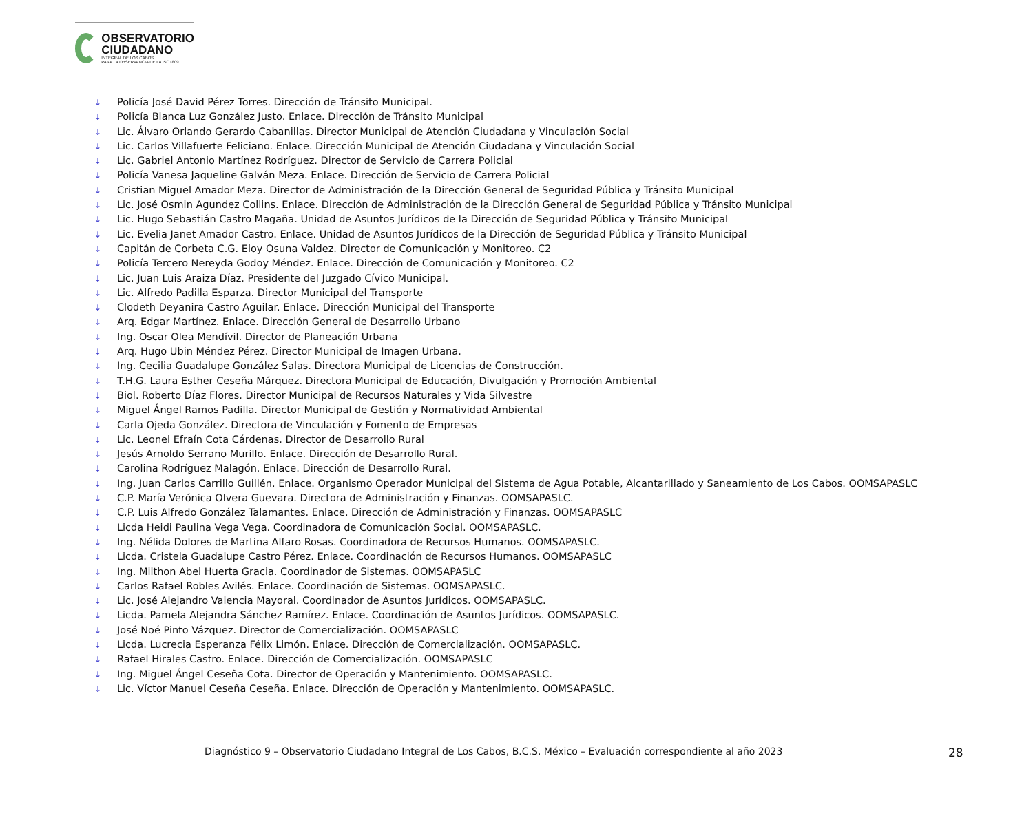OBSERVATORIO
CIUDADANO
INTEGRAL DE LOS CABOS
PARA LA OBSERVANCIA DE LA ISO18091
↓ Policía José David Pérez Torres. Dirección de Tránsito Municipal.
↓ Policía Blanca Luz González Justo. Enlace. Dirección de Tránsito Municipal
↓ Lic. Álvaro Orlando Gerardo Cabanillas. Director Municipal de Atención Ciudadana y Vinculación Social
↓ Lic. Carlos Villafuerte Feliciano. Enlace. Dirección Municipal de Atención Ciudadana y Vinculación Social
↓ Lic. Gabriel Antonio Martínez Rodríguez. Director de Servicio de Carrera Policial
↓ Policía Vanesa Jaqueline Galván Meza. Enlace. Dirección de Servicio de Carrera Policial
↓ Cristian Miguel Amador Meza. Director de Administración de la Dirección General de Seguridad Pública y Tránsito Municipal
↓ Lic. José Osmin Agundez Collins. Enlace. Dirección de Administración de la Dirección General de Seguridad Pública y Tránsito Municipal
↓ Lic. Hugo Sebastián Castro Magaña. Unidad de Asuntos Jurídicos de la Dirección de Seguridad Pública y Tránsito Municipal
↓ Lic. Evelia Janet Amador Castro. Enlace. Unidad de Asuntos Jurídicos de la Dirección de Seguridad Pública y Tránsito Municipal
↓ Capitán de Corbeta C.G. Eloy Osuna Valdez. Director de Comunicación y Monitoreo. C2
↓ Policía Tercero Nereyda Godoy Méndez. Enlace. Dirección de Comunicación y Monitoreo. C2
↓ Lic. Juan Luis Araiza Díaz. Presidente del Juzgado Cívico Municipal.
↓ Lic. Alfredo Padilla Esparza. Director Municipal del Transporte
↓ Clodeth Deyanira Castro Aguilar. Enlace. Dirección Municipal del Transporte
↓ Arq. Edgar Martínez. Enlace. Dirección General de Desarrollo Urbano
↓ Ing. Oscar Olea Mendívil. Director de Planeación Urbana
↓ Arq. Hugo Ubin Méndez Pérez. Director Municipal de Imagen Urbana.
↓ Ing. Cecilia Guadalupe González Salas. Directora Municipal de Licencias de Construcción.
↓ T.H.G. Laura Esther Ceseña Márquez. Directora Municipal de Educación, Divulgación y Promoción Ambiental
↓ Biol. Roberto Díaz Flores. Director Municipal de Recursos Naturales y Vida Silvestre
↓ Miguel Ángel Ramos Padilla. Director Municipal de Gestión y Normatividad Ambiental
↓ Carla Ojeda González. Directora de Vinculación y Fomento de Empresas
↓ Lic. Leonel Efraín Cota Cárdenas. Director de Desarrollo Rural
↓ Jesús Arnoldo Serrano Murillo. Enlace. Dirección de Desarrollo Rural.
↓ Carolina Rodríguez Malagón. Enlace. Dirección de Desarrollo Rural.
↓ Ing. Juan Carlos Carrillo Guillén. Enlace. Organismo Operador Municipal del Sistema de Agua Potable, Alcantarillado y Saneamiento de Los Cabos. OOMSAPASLC
↓ C.P. María Verónica Olvera Guevara. Directora de Administración y Finanzas. OOMSAPASLC.
↓ C.P. Luis Alfredo González Talamantes. Enlace. Dirección de Administración y Finanzas. OOMSAPASLC
↓ Licda Heidi Paulina Vega Vega. Coordinadora de Comunicación Social. OOMSAPASLC.
↓ Ing. Nélida Dolores de Martina Alfaro Rosas. Coordinadora de Recursos Humanos. OOMSAPASLC.
↓ Licda. Cristela Guadalupe Castro Pérez. Enlace. Coordinación de Recursos Humanos. OOMSAPASLC
↓ Ing. Milthon Abel Huerta Gracia. Coordinador de Sistemas. OOMSAPASLC
↓ Carlos Rafael Robles Avilés. Enlace. Coordinación de Sistemas. OOMSAPASLC.
↓ Lic. José Alejandro Valencia Mayoral. Coordinador de Asuntos Jurídicos. OOMSAPASLC.
↓ Licda. Pamela Alejandra Sánchez Ramírez. Enlace. Coordinación de Asuntos Jurídicos. OOMSAPASLC.
↓ José Noé Pinto Vázquez. Director de Comercialización. OOMSAPASLC
↓ Licda. Lucrecia Esperanza Félix Limón. Enlace. Dirección de Comercialización. OOMSAPASLC.
↓ Rafael Hirales Castro. Enlace. Dirección de Comercialización. OOMSAPASLC
↓ Ing. Miguel Ángel Ceseña Cota. Director de Operación y Mantenimiento. OOMSAPASLC.
↓ Lic. Víctor Manuel Ceseña Ceseña. Enlace. Dirección de Operación y Mantenimiento. OOMSAPASLC.
Diagnóstico 9 – Observatorio Ciudadano Integral de Los Cabos, B.C.S. México – Evaluación correspondiente al año 2023
28